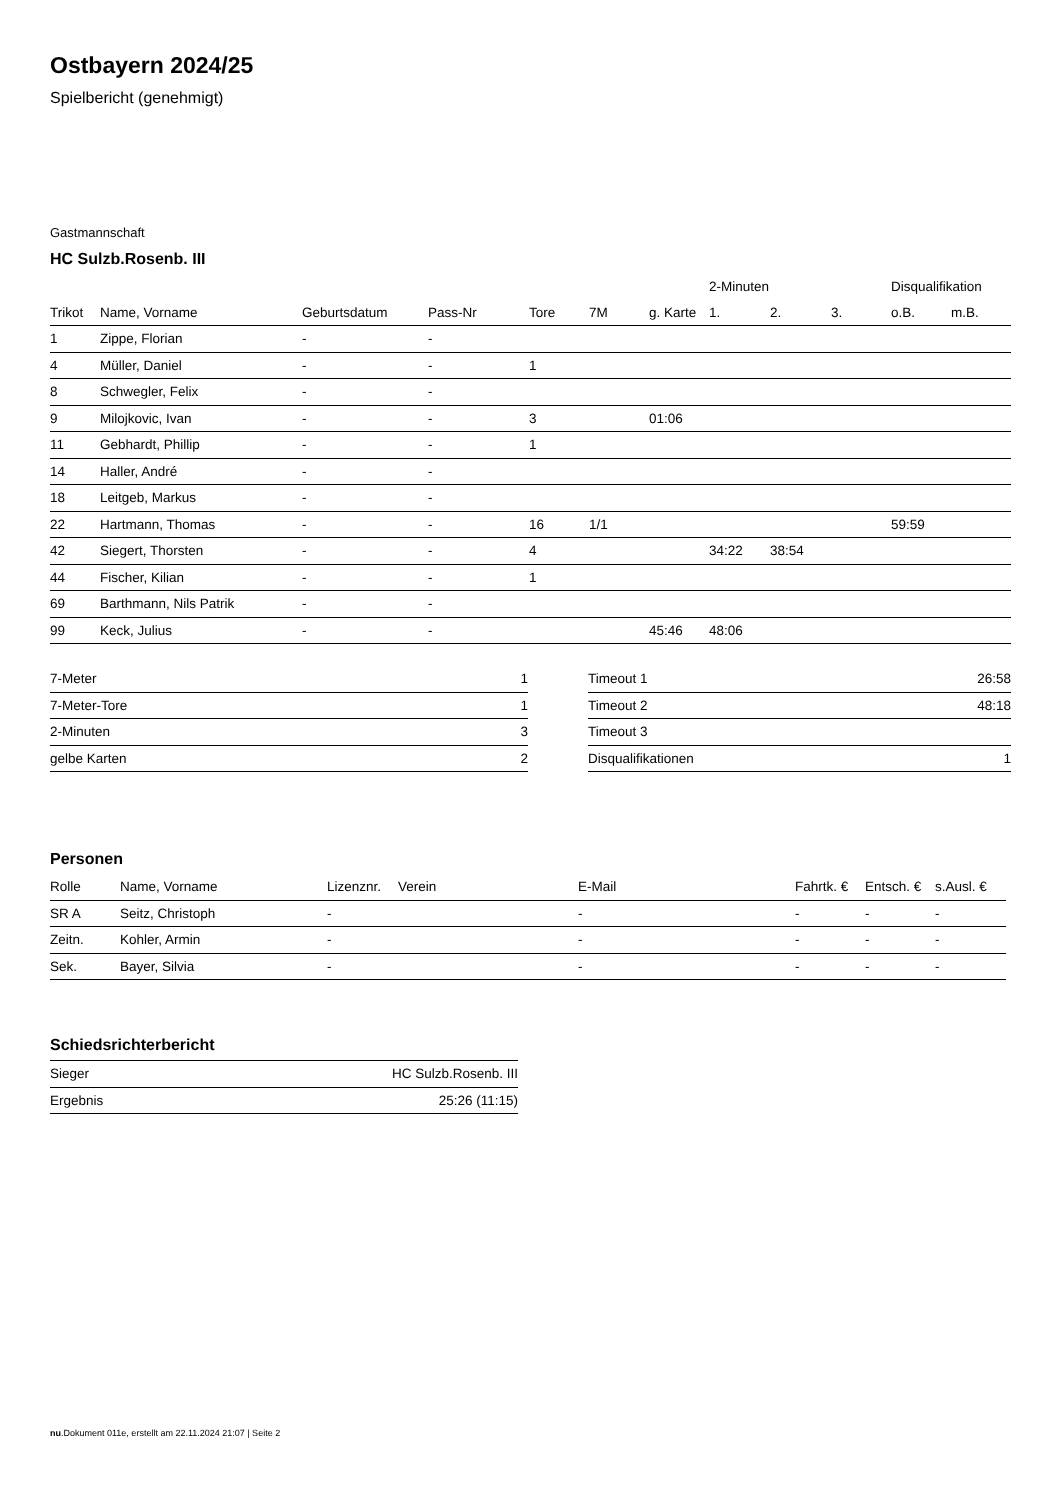Ostbayern 2024/25
Spielbericht (genehmigt)
Gastmannschaft
HC Sulzb.Rosenb. III
| | | | | | | | 2-Minuten | | | Disqualifikation | |
| --- | --- | --- | --- | --- | --- | --- | --- | --- | --- | --- | --- |
| Trikot | Name, Vorname | Geburtsdatum | Pass-Nr | Tore | 7M | g. Karte | 1. | 2. | 3. | o.B. | m.B. |
| 1 | Zippe, Florian | - | - | | | | | | | | |
| 4 | Müller, Daniel | - | - | 1 | | | | | | | |
| 8 | Schwegler, Felix | - | - | | | | | | | | |
| 9 | Milojkovic, Ivan | - | - | 3 | | 01:06 | | | | | |
| 11 | Gebhardt, Phillip | - | - | 1 | | | | | | | |
| 14 | Haller, André | - | - | | | | | | | | |
| 18 | Leitgeb, Markus | - | - | | | | | | | | |
| 22 | Hartmann, Thomas | - | - | 16 | 1/1 | | | | | 59:59 | |
| 42 | Siegert, Thorsten | - | - | 4 | | | 34:22 | 38:54 | | | |
| 44 | Fischer, Kilian | - | - | 1 | | | | | | | |
| 69 | Barthmann, Nils Patrik | - | - | | | | | | | | |
| 99 | Keck, Julius | - | - | | | 45:46 | 48:06 | | | | |
| 7-Meter | 1 |
| 7-Meter-Tore | 1 |
| 2-Minuten | 3 |
| gelbe Karten | 2 |
| Timeout 1 | 26:58 |
| Timeout 2 | 48:18 |
| Timeout 3 | |
| Disqualifikationen | 1 |
Personen
| Rolle | Name, Vorname | Lizenznr. | Verein | E-Mail | Fahrtk. € | Entsch. € | s.Ausl. € |
| --- | --- | --- | --- | --- | --- | --- | --- |
| SR A | Seitz, Christoph | - | | - | - | - | - |
| Zeitn. | Kohler, Armin | - | | - | - | - | - |
| Sek. | Bayer, Silvia | - | | - | - | - | - |
Schiedsrichterbericht
| Sieger | HC Sulzb.Rosenb. III |
| Ergebnis | 25:26 (11:15) |
nu.Dokument 011e, erstellt am 22.11.2024 21:07 | Seite 2